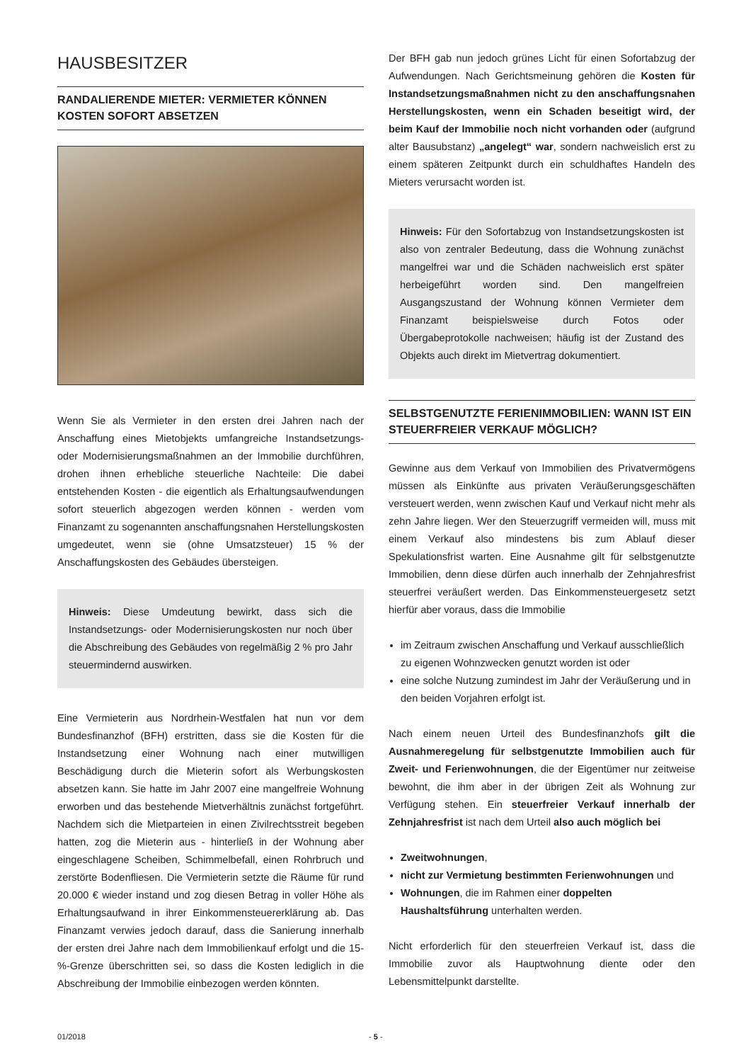HAUSBESITZER
RANDALIERENDE MIETER: VERMIETER KÖNNEN KOSTEN SOFORT ABSETZEN
Wenn Sie als Vermieter in den ersten drei Jahren nach der Anschaffung eines Mietobjekts umfangreiche Instandsetzungs- oder Modernisierungsmaßnahmen an der Immobilie durchführen, drohen ihnen erhebliche steuerliche Nachteile: Die dabei entstehenden Kosten - die eigentlich als Erhaltungsaufwendungen sofort steuerlich abgezogen werden können - werden vom Finanzamt zu sogenannten anschaffungsnahen Herstellungskosten umgedeutet, wenn sie (ohne Umsatzsteuer) 15 % der Anschaffungskosten des Gebäudes übersteigen.
Hinweis: Diese Umdeutung bewirkt, dass sich die Instandsetzungs- oder Modernisierungskosten nur noch über die Abschreibung des Gebäudes von regelmäßig 2 % pro Jahr steuermindernd auswirken.
Eine Vermieterin aus Nordrhein-Westfalen hat nun vor dem Bundesfinanzhof (BFH) erstritten, dass sie die Kosten für die Instandsetzung einer Wohnung nach einer mutwilligen Beschädigung durch die Mieterin sofort als Werbungskosten absetzen kann. Sie hatte im Jahr 2007 eine mangelfreie Wohnung erworben und das bestehende Mietverhältnis zunächst fortgeführt. Nachdem sich die Mietparteien in einen Zivilrechtsstreit begeben hatten, zog die Mieterin aus - hinterließ in der Wohnung aber eingeschlagene Scheiben, Schimmelbefall, einen Rohrbruch und zerstörte Bodenfliesen. Die Vermieterin setzte die Räume für rund 20.000 € wieder instand und zog diesen Betrag in voller Höhe als Erhaltungsaufwand in ihrer Einkommensteuererklärung ab. Das Finanzamt verwies jedoch darauf, dass die Sanierung innerhalb der ersten drei Jahre nach dem Immobilienkauf erfolgt und die 15-%-Grenze überschritten sei, so dass die Kosten lediglich in die Abschreibung der Immobilie einbezogen werden könnten.
Der BFH gab nun jedoch grünes Licht für einen Sofortabzug der Aufwendungen. Nach Gerichtsmeinung gehören die Kosten für Instandsetzungsmaßnahmen nicht zu den anschaffungsnahen Herstellungskosten, wenn ein Schaden beseitigt wird, der beim Kauf der Immobilie noch nicht vorhanden oder (aufgrund alter Bausubstanz) „angelegt“ war, sondern nachweislich erst zu einem späteren Zeitpunkt durch ein schuldhaftes Handeln des Mieters verursacht worden ist.
Hinweis: Für den Sofortabzug von Instandsetzungskosten ist also von zentraler Bedeutung, dass die Wohnung zunächst mangelfrei war und die Schäden nachweislich erst später herbeigeführt worden sind. Den mangelfreien Ausgangszustand der Wohnung können Vermieter dem Finanzamt beispielsweise durch Fotos oder Übergabeprotokolle nachweisen; häufig ist der Zustand des Objekts auch direkt im Mietvertrag dokumentiert.
SELBSTGENUTZTE FERIENIMMOBILIEN: WANN IST EIN STEUERFREIER VERKAUF MÖGLICH?
Gewinne aus dem Verkauf von Immobilien des Privatvermögens müssen als Einkünfte aus privaten Veräußerungsgeschäften versteuert werden, wenn zwischen Kauf und Verkauf nicht mehr als zehn Jahre liegen. Wer den Steuerzugriff vermeiden will, muss mit einem Verkauf also mindestens bis zum Ablauf dieser Spekulationsfrist warten. Eine Ausnahme gilt für selbstgenutzte Immobilien, denn diese dürfen auch innerhalb der Zehnjahresfrist steuerfrei veräußert werden. Das Einkommensteuergesetz setzt hierfür aber voraus, dass die Immobilie
im Zeitraum zwischen Anschaffung und Verkauf ausschließlich zu eigenen Wohnzwecken genutzt worden ist oder
eine solche Nutzung zumindest im Jahr der Veräußerung und in den beiden Vorjahren erfolgt ist.
Nach einem neuen Urteil des Bundesfinanzhofs gilt die Ausnahmeregelung für selbstgenutzte Immobilien auch für Zweit- und Ferienwohnungen, die der Eigentümer nur zeitweise bewohnt, die ihm aber in der übrigen Zeit als Wohnung zur Verfügung stehen. Ein steuerfreier Verkauf innerhalb der Zehnjahresfrist ist nach dem Urteil also auch möglich bei
Zweitwohnungen,
nicht zur Vermietung bestimmten Ferienwohnungen und
Wohnungen, die im Rahmen einer doppelten Haushaltsführung unterhalten werden.
Nicht erforderlich für den steuerfreien Verkauf ist, dass die Immobilie zuvor als Hauptwohnung diente oder den Lebensmittelpunkt darstellte.
01/2018 - 5 -